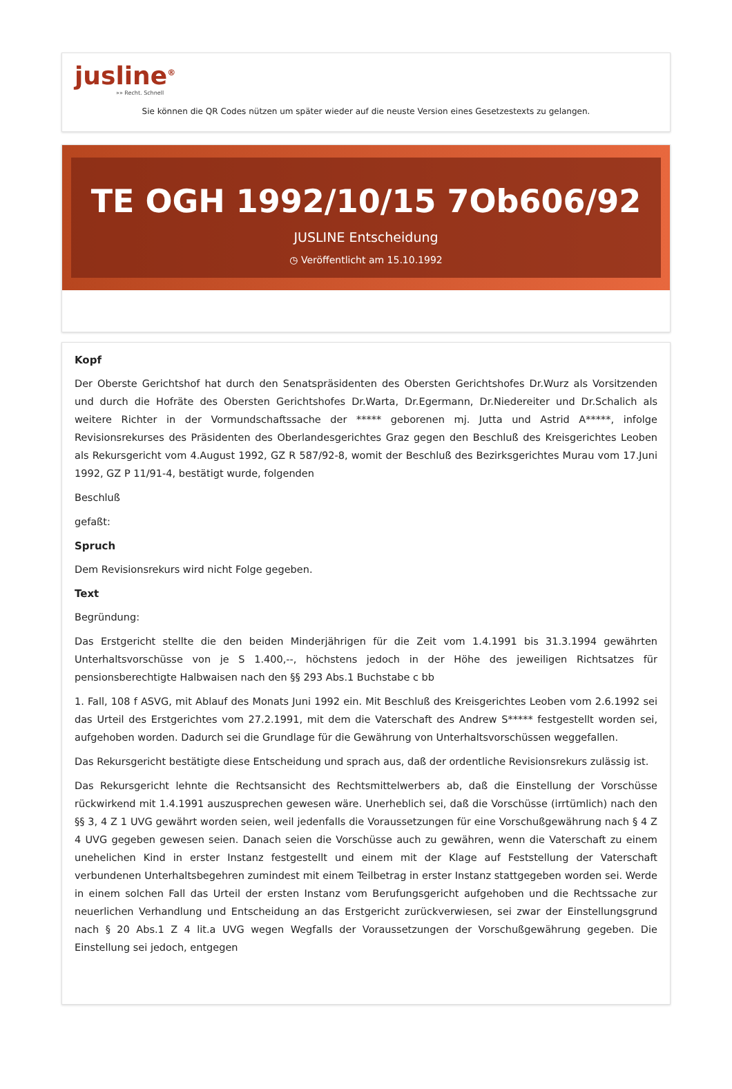jusline<sup>®</sup>
»» Recht. Schnell
Sie können die QR Codes nützen um später wieder auf die neuste Version eines Gesetzestexts zu gelangen.
TE OGH 1992/10/15 7Ob606/92
JUSLINE Entscheidung
◷ Veröffentlicht am 15.10.1992
Kopf
Der Oberste Gerichtshof hat durch den Senatspräsidenten des Obersten Gerichtshofes Dr.Wurz als Vorsitzenden und durch die Hofräte des Obersten Gerichtshofes Dr.Warta, Dr.Egermann, Dr.Niedereiter und Dr.Schalich als weitere Richter in der Vormundschaftssache der ***** geborenen mj. Jutta und Astrid A*****, infolge Revisionsrekurses des Präsidenten des Oberlandesgerichtes Graz gegen den Beschluß des Kreisgerichtes Leoben als Rekursgericht vom 4.August 1992, GZ R 587/92-8, womit der Beschluß des Bezirksgerichtes Murau vom 17.Juni 1992, GZ P 11/91-4, bestätigt wurde, folgenden
Beschluß
gefaßt:
Spruch
Dem Revisionsrekurs wird nicht Folge gegeben.
Text
Begründung:
Das Erstgericht stellte die den beiden Minderjährigen für die Zeit vom 1.4.1991 bis 31.3.1994 gewährten Unterhaltsvorschüsse von je S 1.400,--, höchstens jedoch in der Höhe des jeweiligen Richtsatzes für pensionsberechtigte Halbwaisen nach den §§ 293 Abs.1 Buchstabe c bb
1. Fall, 108 f ASVG, mit Ablauf des Monats Juni 1992 ein. Mit Beschluß des Kreisgerichtes Leoben vom 2.6.1992 sei das Urteil des Erstgerichtes vom 27.2.1991, mit dem die Vaterschaft des Andrew S***** festgestellt worden sei, aufgehoben worden. Dadurch sei die Grundlage für die Gewährung von Unterhaltsvorschüssen weggefallen.
Das Rekursgericht bestätigte diese Entscheidung und sprach aus, daß der ordentliche Revisionsrekurs zulässig ist.
Das Rekursgericht lehnte die Rechtsansicht des Rechtsmittelwerbers ab, daß die Einstellung der Vorschüsse rückwirkend mit 1.4.1991 auszusprechen gewesen wäre. Unerheblich sei, daß die Vorschüsse (irrtümlich) nach den §§ 3, 4 Z 1 UVG gewährt worden seien, weil jedenfalls die Voraussetzungen für eine Vorschußgewährung nach § 4 Z 4 UVG gegeben gewesen seien. Danach seien die Vorschüsse auch zu gewähren, wenn die Vaterschaft zu einem unehelichen Kind in erster Instanz festgestellt und einem mit der Klage auf Feststellung der Vaterschaft verbundenen Unterhaltsbegehren zumindest mit einem Teilbetrag in erster Instanz stattgegeben worden sei. Werde in einem solchen Fall das Urteil der ersten Instanz vom Berufungsgericht aufgehoben und die Rechtssache zur neuerlichen Verhandlung und Entscheidung an das Erstgericht zurückverwiesen, sei zwar der Einstellungsgrund nach § 20 Abs.1 Z 4 lit.a UVG wegen Wegfalls der Voraussetzungen der Vorschußgewährung gegeben. Die Einstellung sei jedoch, entgegen